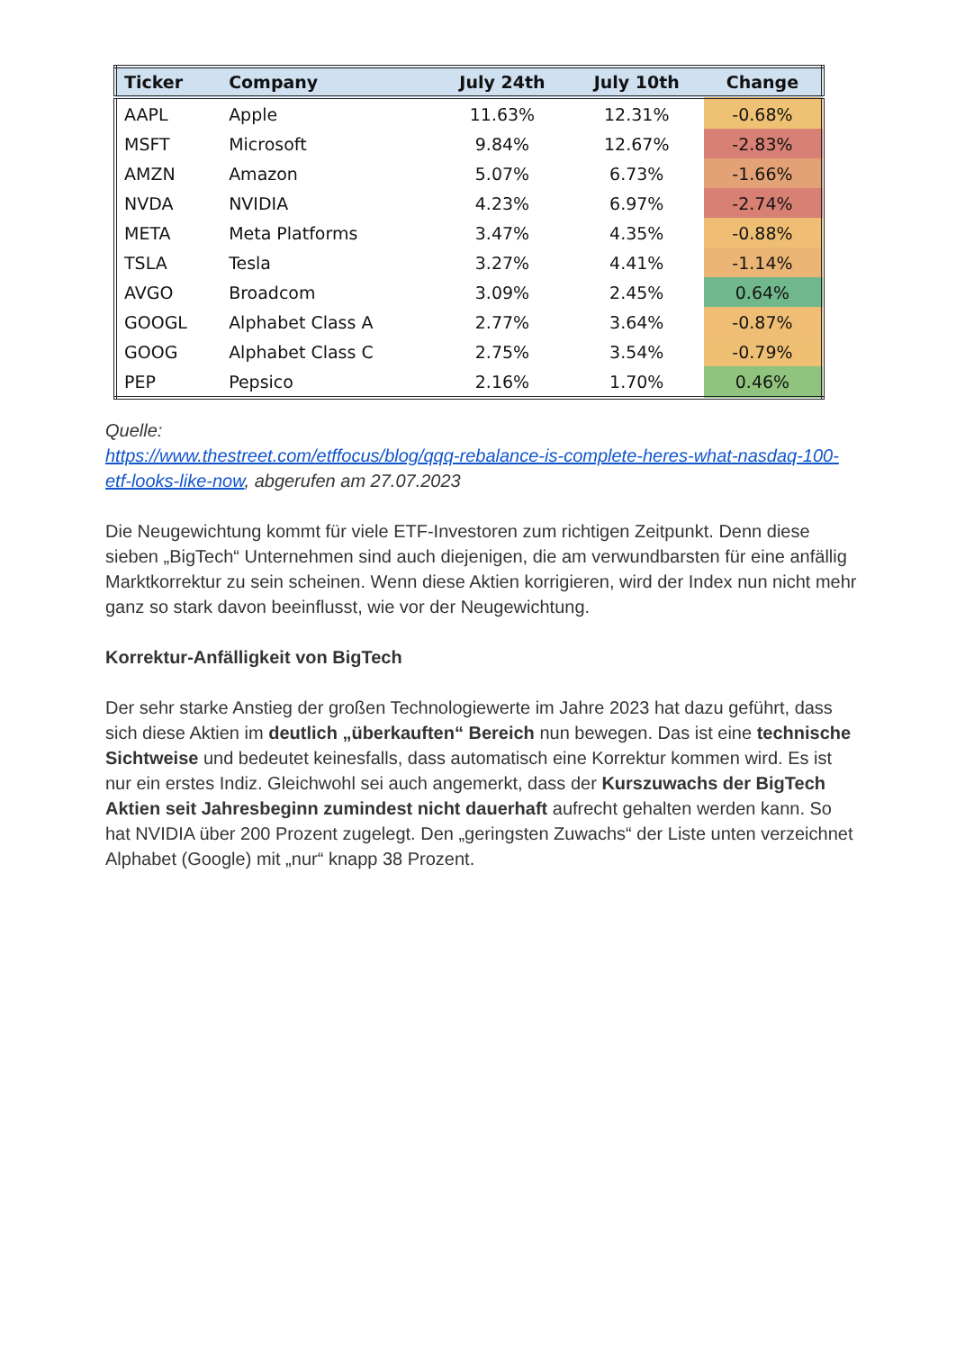| Ticker | Company | July 24th | July 10th | Change |
| --- | --- | --- | --- | --- |
| AAPL | Apple | 11.63% | 12.31% | -0.68% |
| MSFT | Microsoft | 9.84% | 12.67% | -2.83% |
| AMZN | Amazon | 5.07% | 6.73% | -1.66% |
| NVDA | NVIDIA | 4.23% | 6.97% | -2.74% |
| META | Meta Platforms | 3.47% | 4.35% | -0.88% |
| TSLA | Tesla | 3.27% | 4.41% | -1.14% |
| AVGO | Broadcom | 3.09% | 2.45% | 0.64% |
| GOOGL | Alphabet Class A | 2.77% | 3.64% | -0.87% |
| GOOG | Alphabet Class C | 2.75% | 3.54% | -0.79% |
| PEP | Pepsico | 2.16% | 1.70% | 0.46% |
Quelle:
https://www.thestreet.com/etffocus/blog/qqq-rebalance-is-complete-heres-what-nasdaq-100-etf-looks-like-now, abgerufen am 27.07.2023
Die Neugewichtung kommt für viele ETF-Investoren zum richtigen Zeitpunkt. Denn diese sieben „BigTech“ Unternehmen sind auch diejenigen, die am verwundbarsten für eine anfällig Marktkorrektur zu sein scheinen. Wenn diese Aktien korrigieren, wird der Index nun nicht mehr ganz so stark davon beeinflusst, wie vor der Neugewichtung.
Korrektur-Anfälligkeit von BigTech
Der sehr starke Anstieg der großen Technologiewerte im Jahre 2023 hat dazu geführt, dass sich diese Aktien im deutlich „überkauften“ Bereich nun bewegen. Das ist eine technische Sichtweise und bedeutet keinesfalls, dass automatisch eine Korrektur kommen wird. Es ist nur ein erstes Indiz. Gleichwohl sei auch angemerkt, dass der Kurszuwachs der BigTech Aktien seit Jahresbeginn zumindest nicht dauerhaft aufrecht gehalten werden kann. So hat NVIDIA über 200 Prozent zugelegt. Den „geringsten Zuwachs“ der Liste unten verzeichnet Alphabet (Google) mit „nur“ knapp 38 Prozent.